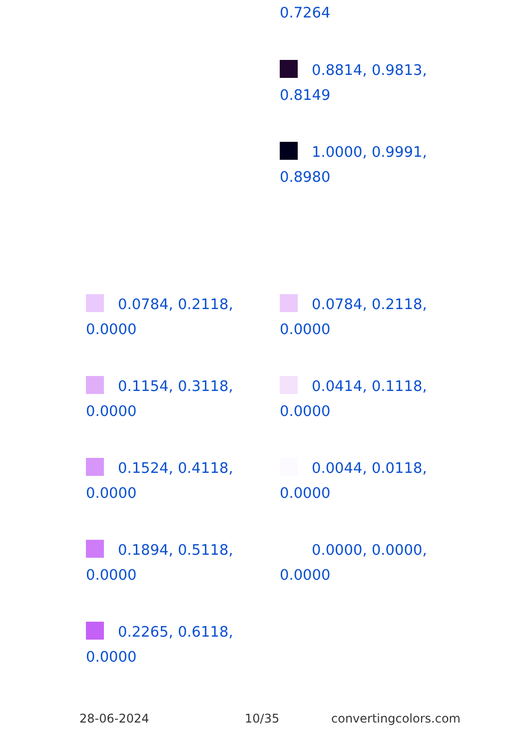0.7264
0.8814, 0.9813, 0.8149
1.0000, 0.9991, 0.8980
0.0784, 0.2118, 0.0000
0.0784, 0.2118, 0.0000
0.1154, 0.3118, 0.0000
0.0414, 0.1118, 0.0000
0.1524, 0.4118, 0.0000
0.0044, 0.0118, 0.0000
0.1894, 0.5118, 0.0000
0.0000, 0.0000, 0.0000
0.2265, 0.6118, 0.0000
28-06-2024 10/35 convertingcolors.com